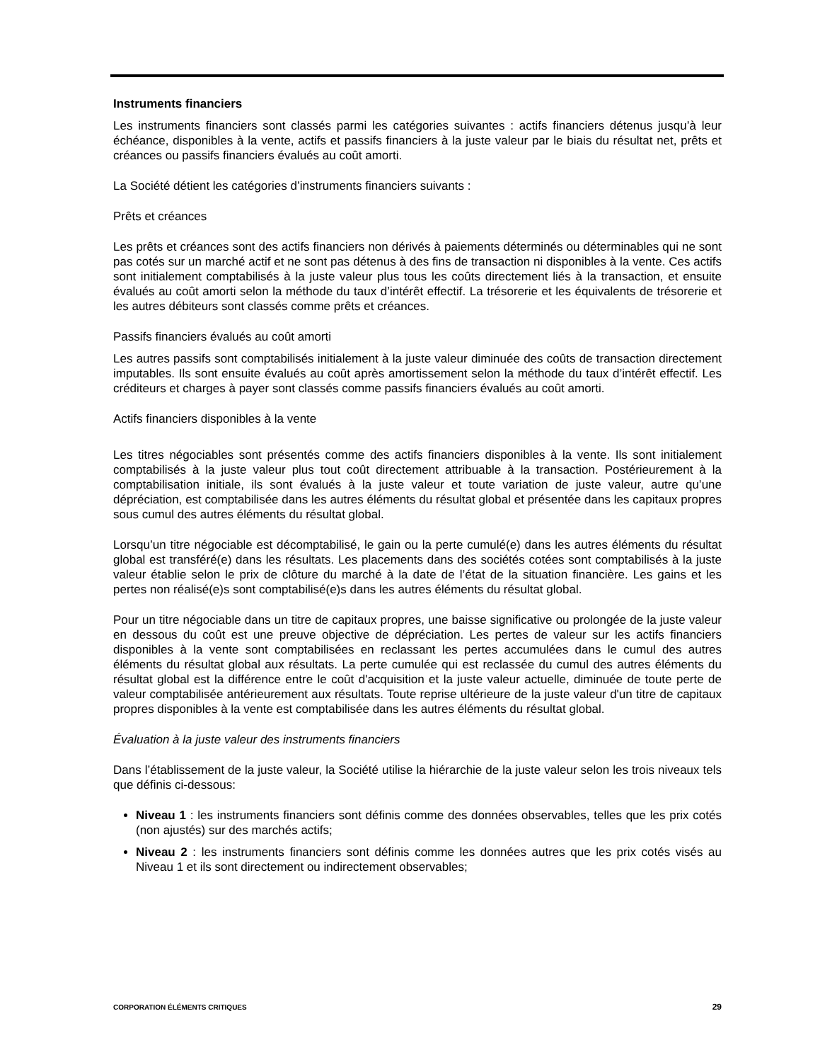Instruments financiers
Les instruments financiers sont classés parmi les catégories suivantes : actifs financiers détenus jusqu’à leur échéance, disponibles à la vente, actifs et passifs financiers à la juste valeur par le biais du résultat net, prêts et créances ou passifs financiers évalués au coût amorti.
La Société détient les catégories d’instruments financiers suivants :
Prêts et créances
Les prêts et créances sont des actifs financiers non dérivés à paiements déterminés ou déterminables qui ne sont pas cotés sur un marché actif et ne sont pas détenus à des fins de transaction ni disponibles à la vente. Ces actifs sont initialement comptabilisés à la juste valeur plus tous les coûts directement liés à la transaction, et ensuite évalués au coût amorti selon la méthode du taux d’intérêt effectif. La trésorerie et les équivalents de trésorerie et les autres débiteurs sont classés comme prêts et créances.
Passifs financiers évalués au coût amorti
Les autres passifs sont comptabilisés initialement à la juste valeur diminuée des coûts de transaction directement imputables. Ils sont ensuite évalués au coût après amortissement selon la méthode du taux d’intérêt effectif. Les créditeurs et charges à payer sont classés comme passifs financiers évalués au coût amorti.
Actifs financiers disponibles à la vente
Les titres négociables sont présentés comme des actifs financiers disponibles à la vente. Ils sont initialement comptabilisés à la juste valeur plus tout coût directement attribuable à la transaction. Postérieurement à la comptabilisation initiale, ils sont évalués à la juste valeur et toute variation de juste valeur, autre qu’une dépréciation, est comptabilisée dans les autres éléments du résultat global et présentée dans les capitaux propres sous cumul des autres éléments du résultat global.
Lorsqu’un titre négociable est décomptabilisé, le gain ou la perte cumulé(e) dans les autres éléments du résultat global est transféré(e) dans les résultats. Les placements dans des sociétés cotées sont comptabilisés à la juste valeur établie selon le prix de clôture du marché à la date de l’état de la situation financière. Les gains et les pertes non réalisé(e)s sont comptabilisé(e)s dans les autres éléments du résultat global.
Pour un titre négociable dans un titre de capitaux propres, une baisse significative ou prolongée de la juste valeur en dessous du coût est une preuve objective de dépréciation. Les pertes de valeur sur les actifs financiers disponibles à la vente sont comptabilisées en reclassant les pertes accumulées dans le cumul des autres éléments du résultat global aux résultats. La perte cumulée qui est reclassée du cumul des autres éléments du résultat global est la différence entre le coût d'acquisition et la juste valeur actuelle, diminuée de toute perte de valeur comptabilisée antérieurement aux résultats. Toute reprise ultérieure de la juste valeur d'un titre de capitaux propres disponibles à la vente est comptabilisée dans les autres éléments du résultat global.
Évaluation à la juste valeur des instruments financiers
Dans l’établissement de la juste valeur, la Société utilise la hiérarchie de la juste valeur selon les trois niveaux tels que définis ci-dessous:
Niveau 1 : les instruments financiers sont définis comme des données observables, telles que les prix cotés (non ajustés) sur des marchés actifs;
Niveau 2 : les instruments financiers sont définis comme les données autres que les prix cotés visés au Niveau 1 et ils sont directement ou indirectement observables;
CORPORATION ÉLÉMENTS CRITIQUES 29